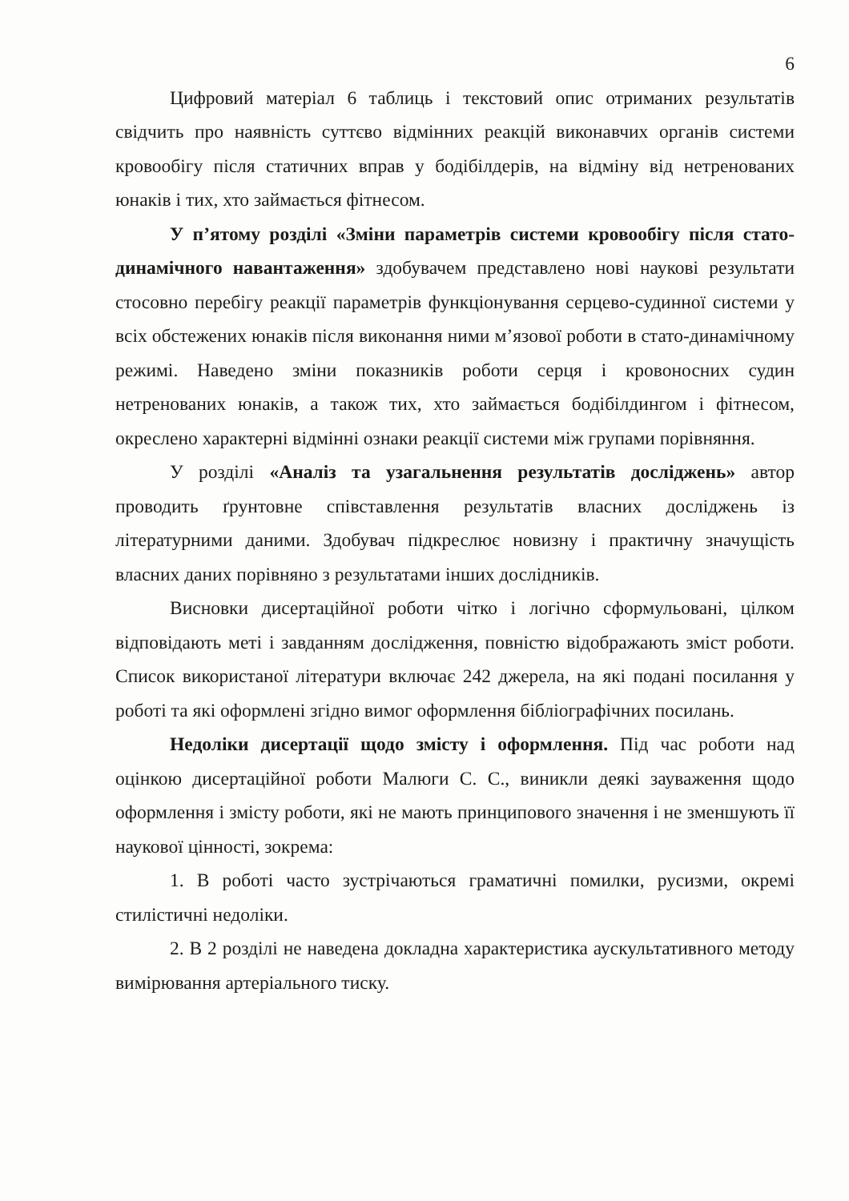6
Цифровий матеріал 6 таблиць і текстовий опис отриманих результатів свідчить про наявність суттєво відмінних реакцій виконавчих органів системи кровообігу після статичних вправ у бодібілдерів, на відміну від нетренованих юнаків і тих, хто займається фітнесом.
У п’ятому розділі «Зміни параметрів системи кровообігу після стато-динамічного навантаження» здобувачем представлено нові наукові результати стосовно перебігу реакції параметрів функціонування серцево-судинної системи у всіх обстежених юнаків після виконання ними м’язової роботи в стато-динамічному режимі. Наведено зміни показників роботи серця і кровоносних судин нетренованих юнаків, а також тих, хто займається бодібілдингом і фітнесом, окреслено характерні відмінні ознаки реакції системи між групами порівняння.
У розділі «Аналіз та узагальнення результатів досліджень» автор проводить ґрунтовне співставлення результатів власних досліджень із літературними даними. Здобувач підкреслює новизну і практичну значущість власних даних порівняно з результатами інших дослідників.
Висновки дисертаційної роботи чітко і логічно сформульовані, цілком відповідають меті і завданням дослідження, повністю відображають зміст роботи. Список використаної літератури включає 242 джерела, на які подані посилання у роботі та які оформлені згідно вимог оформлення бібліографічних посилань.
Недоліки дисертації щодо змісту і оформлення. Під час роботи над оцінкою дисертаційної роботи Малюги С. С., виникли деякі зауваження щодо оформлення і змісту роботи, які не мають принципового значення і не зменшують її наукової цінності, зокрема:
1. В роботі часто зустрічаються граматичні помилки, русизми, окремі стилістичні недоліки.
2. В 2 розділі не наведена докладна характеристика аускультативного методу вимірювання артеріального тиску.